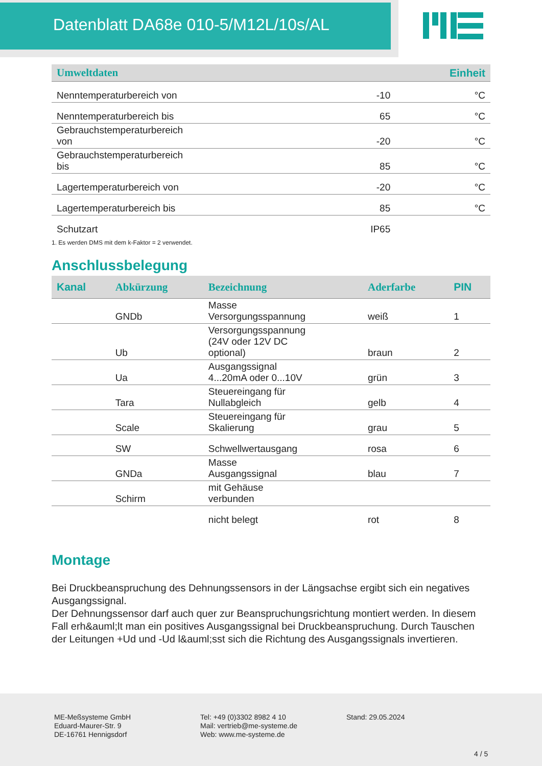Datenblatt DA68e 010-5/M12L/10s/AL
| Umweltdaten | | Einheit |
| --- | --- | --- |
| Nenntemperaturbereich von | -10 | °C |
| Nenntemperaturbereich bis | 65 | °C |
| Gebrauchstemperaturbereich von | -20 | °C |
| Gebrauchstemperaturbereich bis | 85 | °C |
| Lagertemperaturbereich von | -20 | °C |
| Lagertemperaturbereich bis | 85 | °C |
| Schutzart | IP65 | |
1. Es werden DMS mit dem k-Faktor = 2 verwendet.
Anschlussbelegung
| Kanal | Abkürzung | Bezeichnung | Aderfarbe | PIN |
| --- | --- | --- | --- | --- |
| | GNDb | Masse Versorgungsspannung | weiß | 1 |
| | Ub | Versorgungsspannung (24V oder 12V DC optional) | braun | 2 |
| | Ua | Ausgangssignal 4...20mA oder 0...10V | grün | 3 |
| | Tara | Steuereingang für Nullabgleich | gelb | 4 |
| | Scale | Steuereingang für Skalierung | grau | 5 |
| | SW | Schwellwertausgang | rosa | 6 |
| | GNDa | Masse Ausgangssignal | blau | 7 |
| | Schirm | mit Gehäuse verbunden | | |
| | | nicht belegt | rot | 8 |
Montage
Bei Druckbeanspruchung des Dehnungssensors in der Längsachse ergibt sich ein negatives Ausgangssignal.
Der Dehnungssensor darf auch quer zur Beanspruchungsrichtung montiert werden. In diesem Fall erh&auml;lt man ein positives Ausgangssignal bei Druckbeanspruchung. Durch Tauschen der Leitungen +Ud und -Ud l&auml;sst sich die Richtung des Ausgangssignals invertieren.
ME-Meßsysteme GmbH
Eduard-Maurer-Str. 9
DE-16761 Hennigsdorf
Tel: +49 (0)3302 8982 4 10
Mail: vertrieb@me-systeme.de
Web: www.me-systeme.de
Stand: 29.05.2024
4 / 5